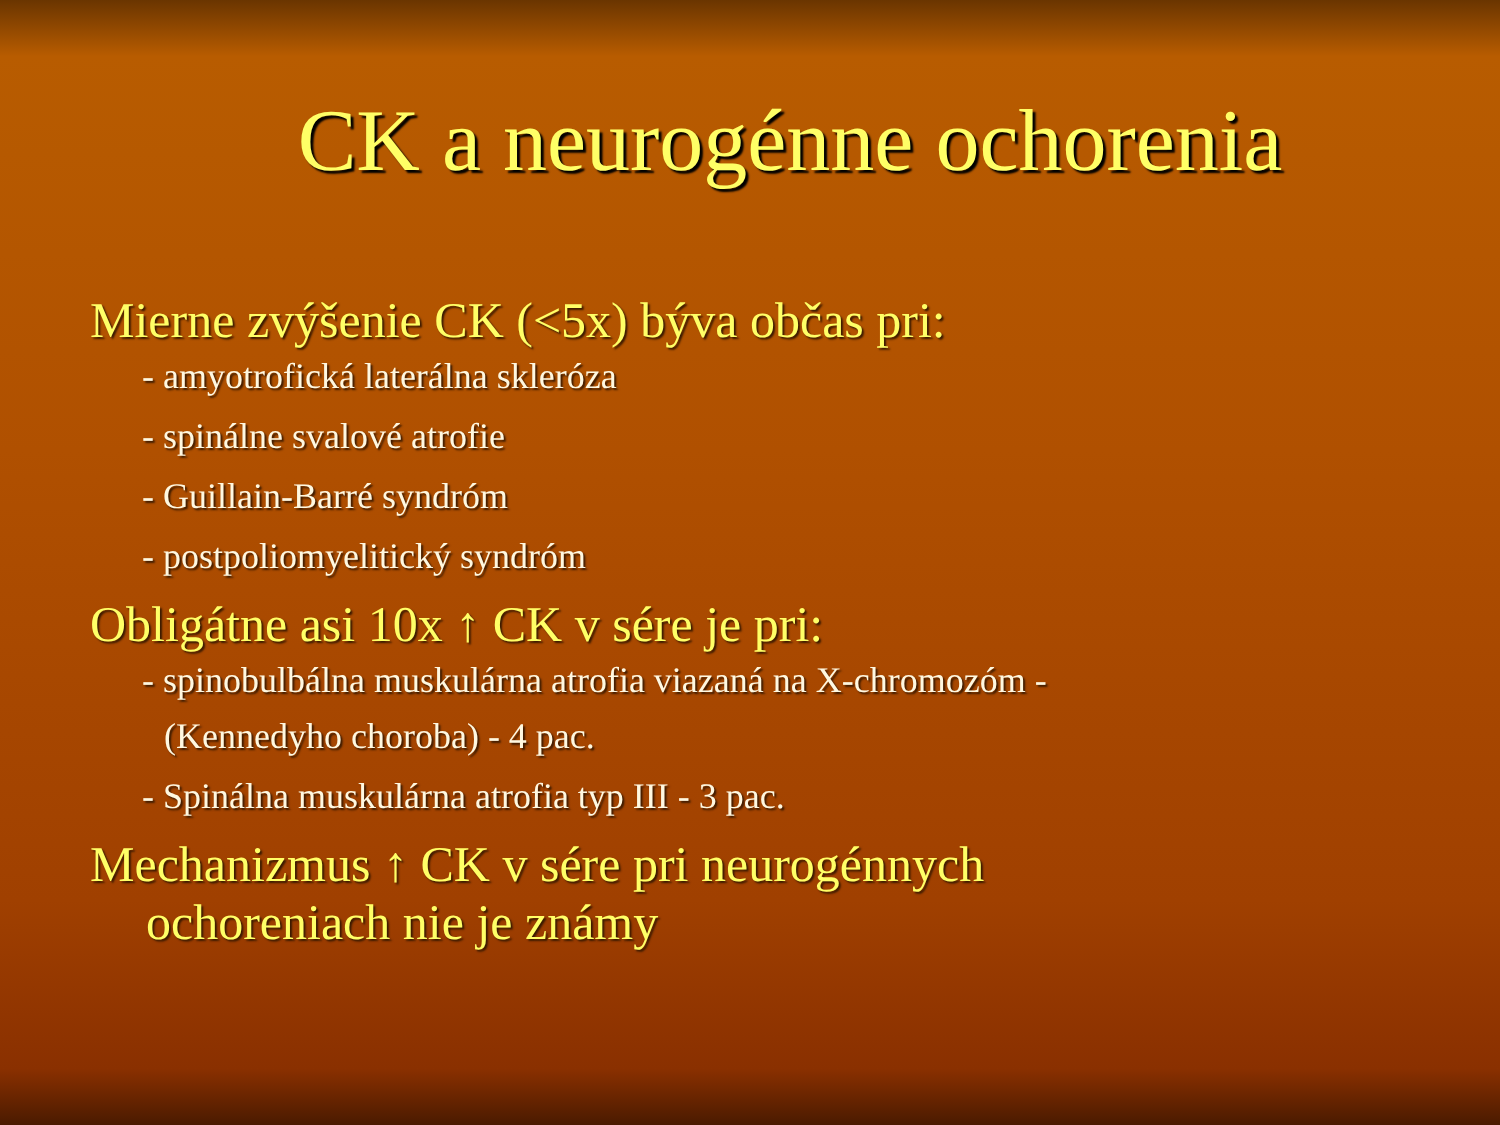CK a neurogénne ochorenia
Mierne zvýšenie CK (<5x) býva občas pri:
- amyotrofická laterálna skleróza
- spinálne svalové atrofie
- Guillain-Barré syndróm
- postpoliomyelitický syndróm
Obligátne asi 10x ↑ CK v sére je pri:
- spinobulbálna muskulárna atrofia viazaná na X-chromozóm -
(Kennedyho choroba) - 4 pac.
- Spinálna muskulárna atrofia typ III - 3 pac.
Mechanizmus ↑ CK v sére pri neurogénnych
ochoreniach nie je známy